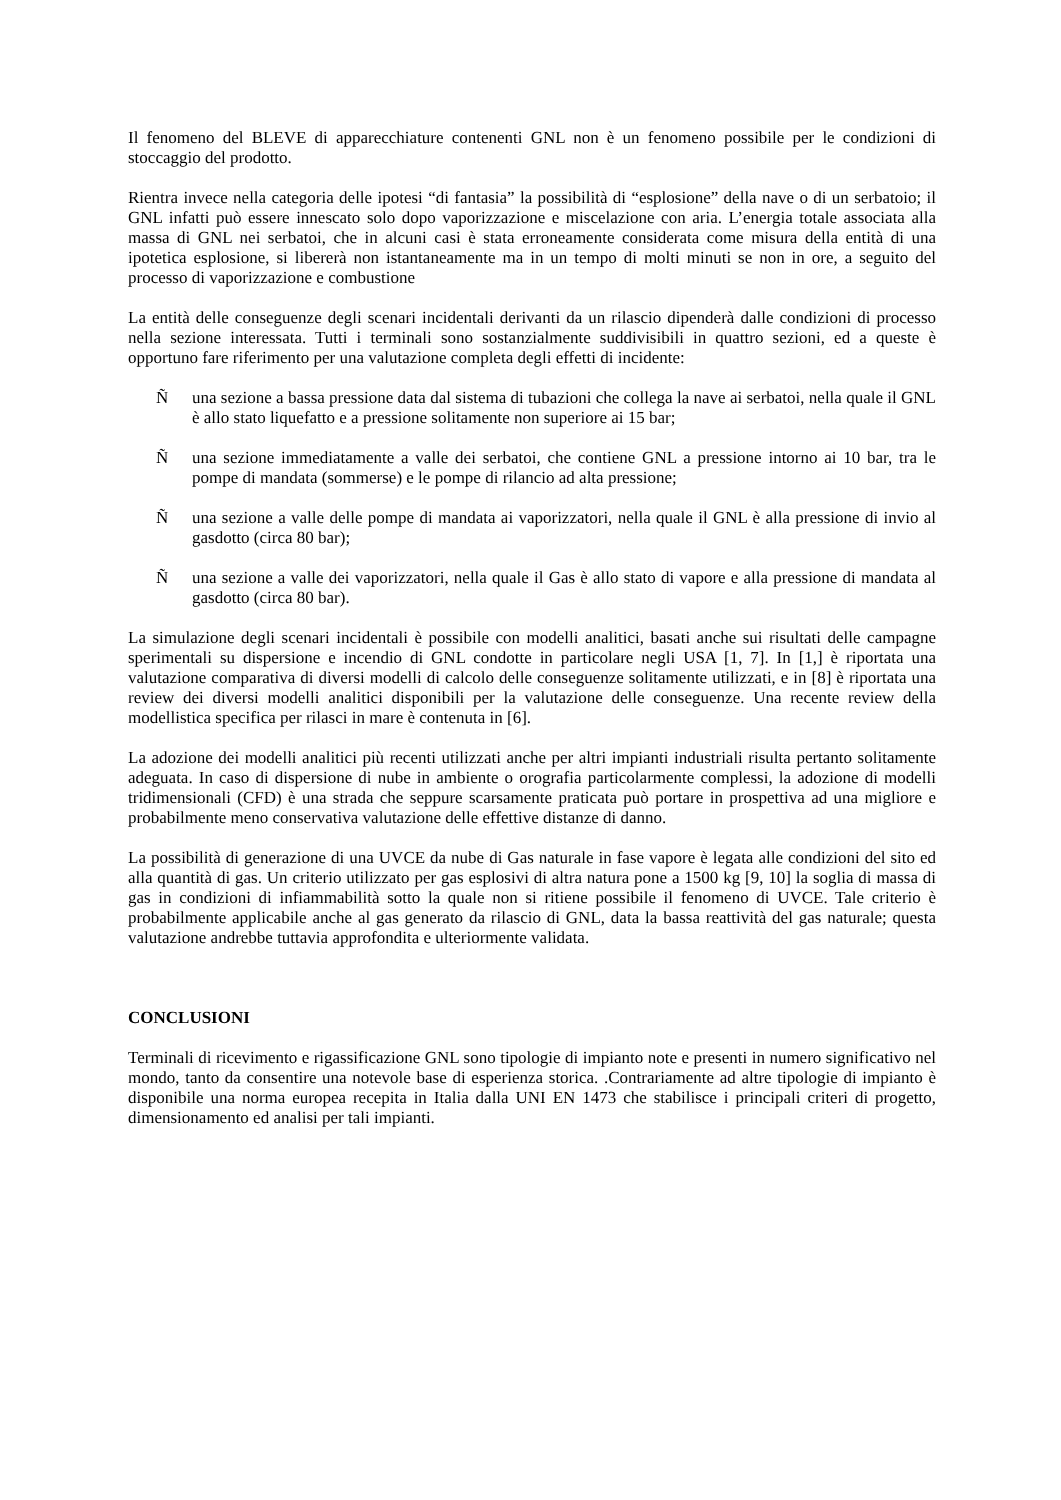Il fenomeno del BLEVE di apparecchiature contenenti GNL non è un fenomeno possibile per le condizioni di stoccaggio del prodotto.
Rientra invece nella categoria delle ipotesi “di fantasia” la possibilità di “esplosione” della nave o di un serbatoio; il GNL infatti può essere innescato solo dopo vaporizzazione e miscelazione con aria. L’energia totale associata alla massa di GNL nei serbatoi, che in alcuni casi è stata erroneamente considerata come misura della entità di una ipotetica esplosione, si libererà non istantaneamente ma in un tempo di molti minuti se non in ore, a seguito del processo di vaporizzazione e combustione
La entità delle conseguenze degli scenari incidentali derivanti da un rilascio dipenderà dalle condizioni di processo nella sezione interessata. Tutti i terminali sono sostanzialmente suddivisibili in quattro sezioni, ed a queste è opportuno fare riferimento per una valutazione completa degli effetti di incidente:
Ñ una sezione a bassa pressione data dal sistema di tubazioni che collega la nave ai serbatoi, nella quale il GNL è allo stato liquefatto e a pressione solitamente non superiore ai 15 bar;
Ñ una sezione immediatamente a valle dei serbatoi, che contiene GNL a pressione intorno ai 10 bar, tra le pompe di mandata (sommerse) e le pompe di rilancio ad alta pressione;
Ñ una sezione a valle delle pompe di mandata ai vaporizzatori, nella quale il GNL è alla pressione di invio al gasdotto (circa 80 bar);
Ñ una sezione a valle dei vaporizzatori, nella quale il Gas è allo stato di vapore e alla pressione di mandata al gasdotto (circa 80 bar).
La simulazione degli scenari incidentali è possibile con modelli analitici, basati anche sui risultati delle campagne sperimentali su dispersione e incendio di GNL condotte in particolare negli USA [1, 7]. In [1,] è riportata una valutazione comparativa di diversi modelli di calcolo delle conseguenze solitamente utilizzati, e in [8] è riportata una review dei diversi modelli analitici disponibili per la valutazione delle conseguenze. Una recente review della modellistica specifica per rilasci in mare è contenuta in [6].
La adozione dei modelli analitici più recenti utilizzati anche per altri impianti industriali risulta pertanto solitamente adeguata. In caso di dispersione di nube in ambiente o orografia particolarmente complessi, la adozione di modelli tridimensionali (CFD) è una strada che seppure scarsamente praticata può portare in prospettiva ad una migliore e probabilmente meno conservativa valutazione delle effettive distanze di danno.
La possibilità di generazione di una UVCE da nube di Gas naturale in fase vapore è legata alle condizioni del sito ed alla quantità di gas. Un criterio utilizzato per gas esplosivi di altra natura pone a 1500 kg [9, 10] la soglia di massa di gas in condizioni di infiammabilità sotto la quale non si ritiene possibile il fenomeno di UVCE. Tale criterio è probabilmente applicabile anche al gas generato da rilascio di GNL, data la bassa reattività del gas naturale; questa valutazione andrebbe tuttavia approfondita e ulteriormente validata.
CONCLUSIONI
Terminali di ricevimento e rigassificazione GNL sono tipologie di impianto note e presenti in numero significativo nel mondo, tanto da consentire una notevole base di esperienza storica. .Contrariamente ad altre tipologie di impianto è disponibile una norma europea recepita in Italia dalla UNI EN 1473 che stabilisce i principali criteri di progetto, dimensionamento ed analisi per tali impianti.